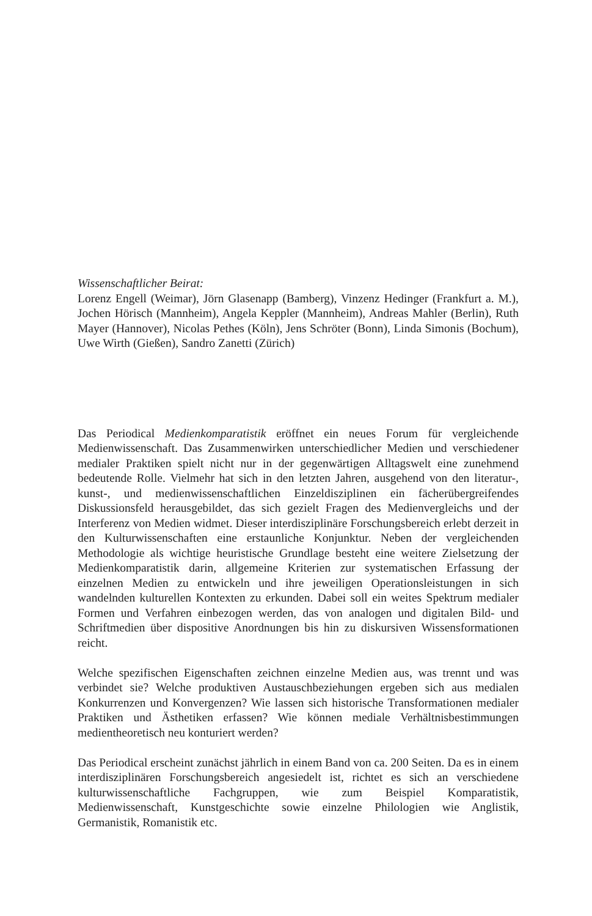Wissenschaftlicher Beirat:
Lorenz Engell (Weimar), Jörn Glasenapp (Bamberg), Vinzenz Hedinger (Frankfurt a. M.), Jochen Hörisch (Mannheim), Angela Keppler (Mannheim), Andreas Mahler (Berlin), Ruth Mayer (Hannover), Nicolas Pethes (Köln), Jens Schröter (Bonn), Linda Simonis (Bochum), Uwe Wirth (Gießen), Sandro Zanetti (Zürich)
Das Periodical Medienkomparatistik eröffnet ein neues Forum für vergleichende Medienwissenschaft. Das Zusammenwirken unterschiedlicher Medien und verschiedener medialer Praktiken spielt nicht nur in der gegenwärtigen Alltagswelt eine zunehmend bedeutende Rolle. Vielmehr hat sich in den letzten Jahren, ausgehend von den literatur-, kunst-, und medienwissenschaftlichen Einzeldisziplinen ein fächerübergreifendes Diskussionsfeld herausgebildet, das sich gezielt Fragen des Medienvergleichs und der Interferenz von Medien widmet. Dieser interdisziplinäre Forschungsbereich erlebt derzeit in den Kulturwissenschaften eine erstaunliche Konjunktur. Neben der vergleichenden Methodologie als wichtige heuristische Grundlage besteht eine weitere Zielsetzung der Medienkomparatistik darin, allgemeine Kriterien zur systematischen Erfassung der einzelnen Medien zu entwickeln und ihre jeweiligen Operationsleistungen in sich wandelnden kulturellen Kontexten zu erkunden. Dabei soll ein weites Spektrum medialer Formen und Verfahren einbezogen werden, das von analogen und digitalen Bild- und Schriftmedien über dispositive Anordnungen bis hin zu diskursiven Wissensformationen reicht.
Welche spezifischen Eigenschaften zeichnen einzelne Medien aus, was trennt und was verbindet sie? Welche produktiven Austauschbeziehungen ergeben sich aus medialen Konkurrenzen und Konvergenzen? Wie lassen sich historische Transformationen medialer Praktiken und Ästhetiken erfassen? Wie können mediale Verhältnisbestimmungen medientheoretisch neu konturiert werden?
Das Periodical erscheint zunächst jährlich in einem Band von ca. 200 Seiten. Da es in einem interdisziplinären Forschungsbereich angesiedelt ist, richtet es sich an verschiedene kulturwissenschaftliche Fachgruppen, wie zum Beispiel Komparatistik, Medienwissenschaft, Kunstgeschichte sowie einzelne Philologien wie Anglistik, Germanistik, Romanistik etc.